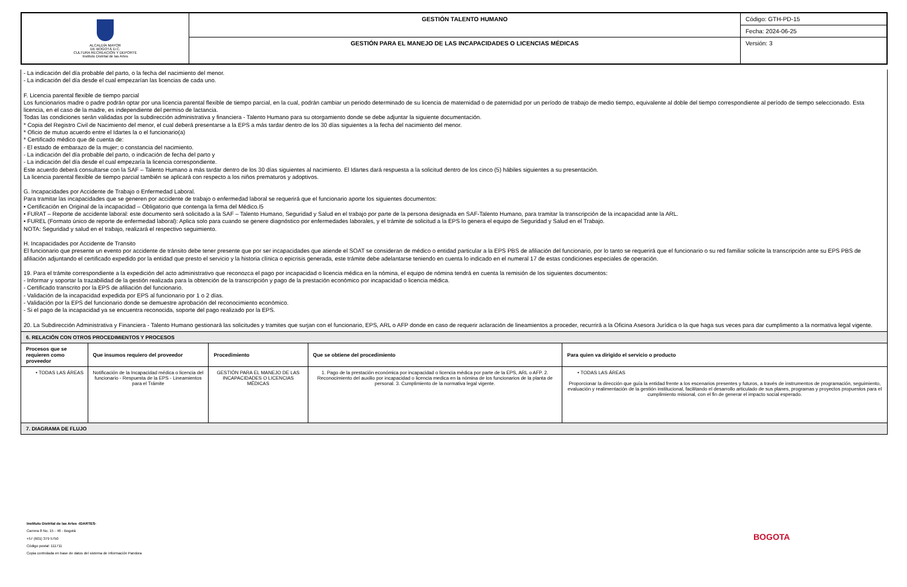| ALCALDÍA MAYOR DE BOGOTÁ D.C. CULTURA RECREACIÓN Y DEPORTE Instituto Distrital de las Artes | GESTIÓN TALENTO HUMANO | Código: GTH-PD-15 |
| | | Fecha: 2024-06-25 |
| | GESTIÓN PARA EL MANEJO DE LAS INCAPACIDADES O LICENCIAS MÉDICAS | Versión: 3 |
- La indicación del día probable del parto, o la fecha del nacimiento del menor.
- La indicación del día desde el cual empezarían las licencias de cada uno.
F. Licencia parental flexible de tiempo parcial
Los funcionarios madre o padre podrán optar por una licencia parental flexible de tiempo parcial, en la cual, podrán cambiar un periodo determinado de su licencia de maternidad o de paternidad por un período de trabajo de medio tiempo, equivalente al doble del tiempo correspondiente al período de tiempo seleccionado. Esta licencia, en el caso de la madre, es independiente del permiso de lactancia.
Todas las condiciones serán validadas por la subdirección administrativa y financiera - Talento Humano para su otorgamiento donde se debe adjuntar la siguiente documentación.
* Copia del Registro Civil de Nacimiento del menor, el cual deberá presentarse a la EPS a más tardar dentro de los 30 días siguientes a la fecha del nacimiento del menor.
* Oficio de mutuo acuerdo entre el Idartes la o el funcionario(a)
* Certificado médico que dé cuenta de:
- El estado de embarazo de la mujer; o constancia del nacimiento.
- La indicación del día probable del parto, o indicación de fecha del parto y
- La indicación del día desde el cual empezaría la licencia correspondiente.
Este acuerdo deberá consultarse con la SAF – Talento Humano a más tardar dentro de los 30 días siguientes al nacimiento. El Idartes dará respuesta a la solicitud dentro de los cinco (5) hábiles siguientes a su presentación.
La licencia parental flexible de tiempo parcial también se aplicará con respecto a los niños prematuros y adoptivos.
G. Incapacidades por Accidente de Trabajo o Enfermedad Laboral.
Para tramitar las incapacidades que se generen por accidente de trabajo o enfermedad laboral se requerirá que el funcionario aporte los siguientes documentos:
• Certificación en Original de la incapacidad – Obligatorio que contenga la firma del Médico.I5
• FURAT – Reporte de accidente laboral: este documento será solicitado a la SAF – Talento Humano, Seguridad y Salud en el trabajo por parte de la persona designada en SAF-Talento Humano, para tramitar la transcripción de la incapacidad ante la ARL.
• FUREL (Formato único de reporte de enfermedad laboral): Aplica solo para cuando se genere diagnóstico por enfermedades laborales, y el trámite de solicitud a la EPS lo genera el equipo de Seguridad y Salud en el Trabajo.
NOTA: Seguridad y salud en el trabajo, realizará el respectivo seguimiento.
H. Incapacidades por Accidente de Transito
El funcionario que presente un evento por accidente de tránsito debe tener presente que por ser incapacidades que atiende el SOAT se consideran de médico o entidad particular a la EPS PBS de afiliación del funcionario, por lo tanto se requerirá que el funcionario o su red familiar solicite la transcripción ante su EPS PBS de afiliación adjuntando el certificado expedido por la entidad que presto el servicio y la historia clínica o epicrisis generada, este trámite debe adelantarse teniendo en cuenta lo indicado en el numeral 17 de estas condiciones especiales de operación.
19. Para el trámite correspondiente a la expedición del acto administrativo que reconozca el pago por incapacidad o licencia médica en la nómina, el equipo de nómina tendrá en cuenta la remisión de los siguientes documentos:
- Informar y soportar la trazabilidad de la gestión realizada para la obtención de la transcripción y pago de la prestación económico por incapacidad o licencia médica.
- Certificado transcrito por la EPS de afiliación del funcionario.
- Validación de la incapacidad expedida por EPS al funcionario por 1 o 2 días.
- Validación por la EPS del funcionario donde se demuestre aprobación del reconocimiento económico.
- Si el pago de la incapacidad ya se encuentra reconocida, soporte del pago realizado por la EPS.
20. La Subdirección Administrativa y Financiera - Talento Humano gestionará las solicitudes y tramites que surjan con el funcionario, EPS, ARL o AFP donde en caso de requerir aclaración de lineamientos a proceder, recurrirá a la Oficina Asesora Jurídica o la que haga sus veces para dar cumplimento a la normativa legal vigente.
| 6. RELACIÓN CON OTROS PROCEDIMIENTOS Y PROCESOS | | | | |
| --- | --- | --- | --- | --- |
| Procesos que se requieren como proveedor | Que insumos requiero del proveedor | Procedimiento | Que se obtiene del procedimiento | Para quien va dirigido el servicio o producto |
| • TODAS LAS ÁREAS | Notificación de la Incapacidad médica o licencia del funcionario - Respuesta de la EPS - Lineamientos para el Trámite | GESTIÓN PARA EL MANEJO DE LAS INCAPACIDADES O LICENCIAS MÉDICAS | 1. Pago de la prestación económica por incapacidad o licencia médica por parte de la EPS, ARL o AFP. 2. Reconocimiento del auxilio por incapacidad o licencia medica en la nómina de los funcionarios de la planta de personal. 3. Cumplimiento de la normativa legal vigente. | • TODAS LAS ÁREAS Proporcionar la dirección que guía la entidad frente a los escenarios presentes y futuros, a través de instrumentos de programación, seguimiento, evaluación y realimentación de la gestión institucional, facilitando el desarrollo articulado de sus planes, programas y proyectos propuestos para el cumplimiento misional, con el fin de generar el impacto social esperado. |
| 7. DIAGRAMA DE FLUJO | | | | |
Instituto Distrital de las Artes -IDARTES-
Carrera 8 No. 15 - 46 - Bogotá
+57 (601) 379 5750
Código postal: 111711
Copia controlada en base de datos del sistema de información Pandora
BOGOTA